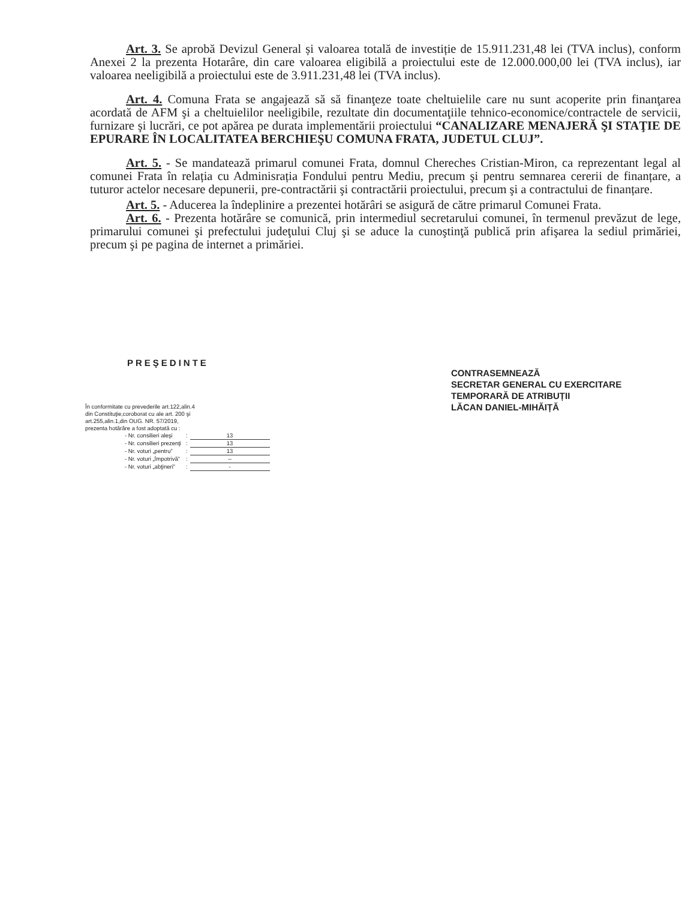Art. 3. Se aprobă Devizul General și valoarea totală de investiție de 15.911.231,48 lei (TVA inclus), conform Anexei 2 la prezenta Hotarâre, din care valoarea eligibilă a proiectului este de 12.000.000,00 lei (TVA inclus), iar valoarea neeligibilă a proiectului este de 3.911.231,48 lei (TVA inclus).
Art. 4. Comuna Frata se angajează să să finanţeze toate cheltuielile care nu sunt acoperite prin finanţarea acordată de AFM şi a cheltuielilor neeligibile, rezultate din documentaţiile tehnico-economice/contractele de servicii, furnizare şi lucrări, ce pot apărea pe durata implementării proiectului “CANALIZARE MENAJERĂ ŞI STAŢIE DE EPURARE ÎN LOCALITATEA BERCHIEŞU COMUNA FRATA, JUDETUL CLUJ”.
Art. 5. - Se mandatează primarul comunei Frata, domnul Chereches Cristian-Miron, ca reprezentant legal al comunei Frata în relația cu Adminisrația Fondului pentru Mediu, precum şi pentru semnarea cererii de finanțare, a tuturor actelor necesare depunerii, pre-contractării şi contractării proiectului, precum şi a contractului de finanțare.
Art. 5. - Aducerea la îndeplinire a prezentei hotărâri se asigură de către primarul Comunei Frata.
Art. 6. - Prezenta hotărâre se comunică, prin intermediul secretarului comunei, în termenul prevăzut de lege, primarului comunei şi prefectului judeţului Cluj şi se aduce la cunoştinţă publică prin afişarea la sediul primăriei, precum şi pe pagina de internet a primăriei.
PREŞEDINTE
CONTRASEMNEAZĂ
SECRETAR GENERAL CU EXERCITARE
TEMPORARĂ DE ATRIBUȚII
LĂCAN DANIEL-MIHĂIȚĂ
În conformitate cu prevederile art.122,alin.4
din Constituţie,coroborat cu ale art. 200 şi
art.255,alin.1,din OUG. NR. 57/2019,
prezenta hotărâre a fost adoptată cu :
| - Nr. consilieri aleşi | : | 13 |
| - Nr. consilieri prezenţi | : | 13 |
| - Nr. voturi „pentru” | : | 13 |
| - Nr. voturi „împotrivă” | : | -- |
| - Nr. voturi „abţineri” | : | - |